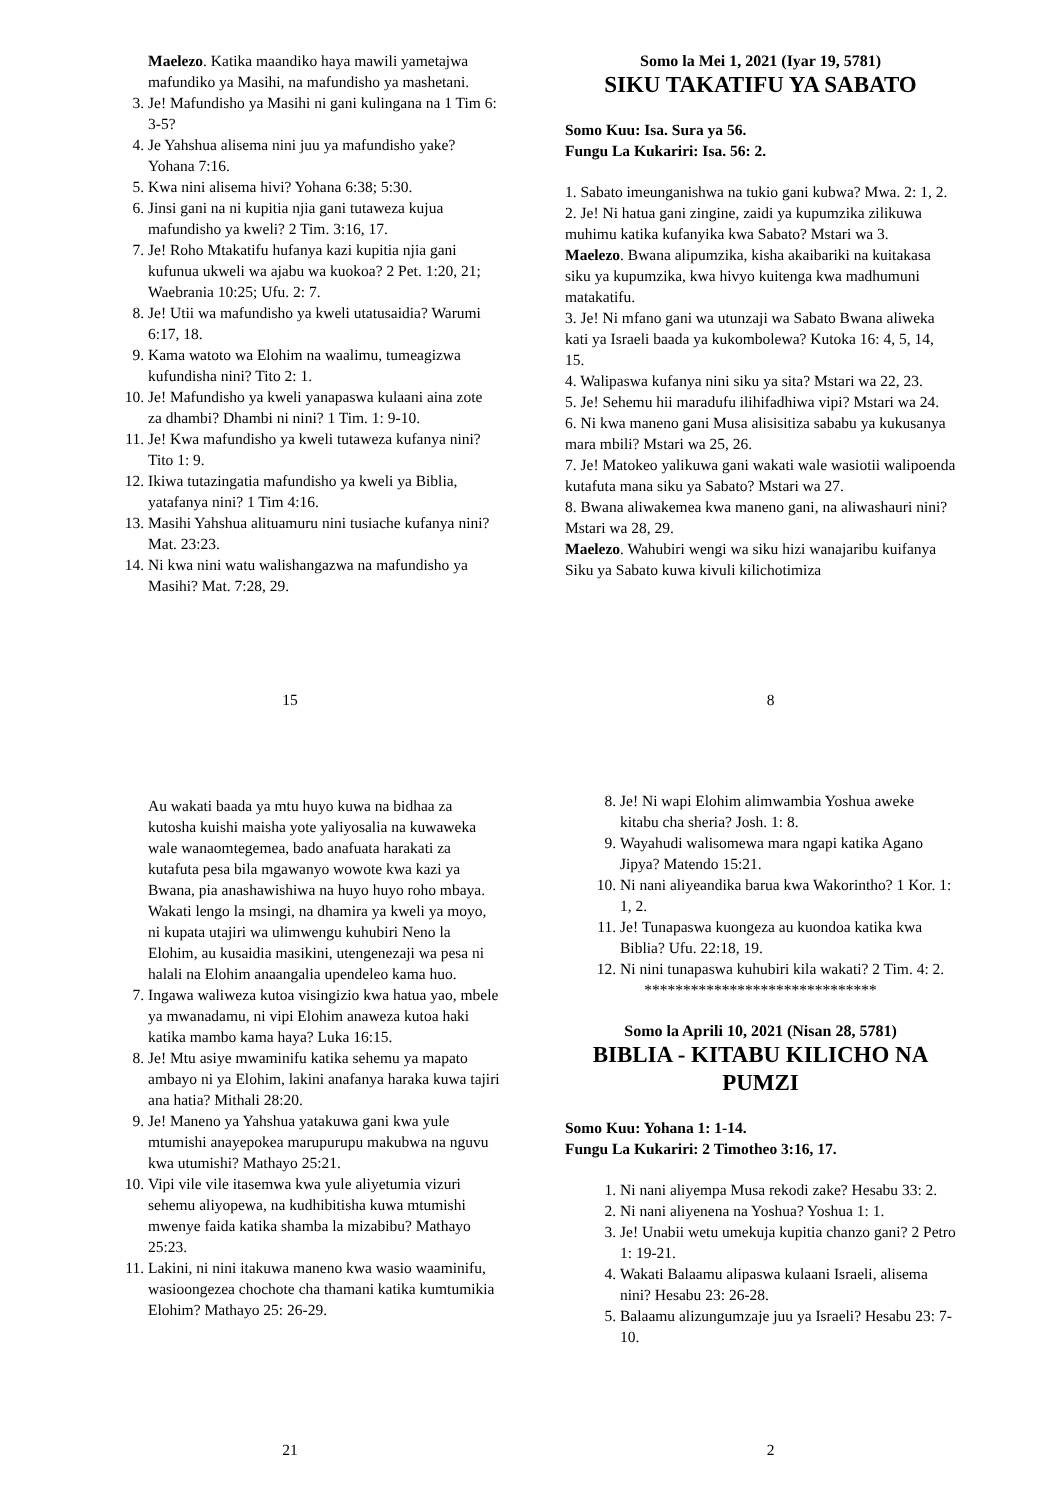Maelezo. Katika maandiko haya mawili yametajwa mafundiko ya Masihi, na mafundisho ya mashetani.
3. Je! Mafundisho ya Masihi ni gani kulingana na 1 Tim 6: 3-5?
4. Je Yahshua alisema nini juu ya mafundisho yake? Yohana 7:16.
5. Kwa nini alisema hivi? Yohana 6:38; 5:30.
6. Jinsi gani na ni kupitia njia gani tutaweza kujua mafundisho ya kweli? 2 Tim. 3:16, 17.
7. Je! Roho Mtakatifu hufanya kazi kupitia njia gani kufunua ukweli wa ajabu wa kuokoa? 2 Pet. 1:20, 21; Waebrania 10:25; Ufu. 2: 7.
8. Je! Utii wa mafundisho ya kweli utatusaidia? Warumi 6:17, 18.
9. Kama watoto wa Elohim na waalimu, tumeagizwa kufundisha nini? Tito 2: 1.
10. Je! Mafundisho ya kweli yanapaswa kulaani aina zote za dhambi? Dhambi ni nini? 1 Tim. 1: 9-10.
11. Je! Kwa mafundisho ya kweli tutaweza kufanya nini? Tito 1: 9.
12. Ikiwa tutazingatia mafundisho ya kweli ya Biblia, yatafanya nini? 1 Tim 4:16.
13. Masihi Yahshua alituamuru nini tusiache kufanya nini? Mat. 23:23.
14. Ni kwa nini watu walishangazwa na mafundisho ya Masihi? Mat. 7:28, 29.
15
Somo la Mei 1, 2021 (Iyar 19, 5781)
SIKU TAKATIFU YA SABATO
Somo Kuu: Isa. Sura ya 56.
Fungu La Kukariri: Isa. 56: 2.
1. Sabato imeunganishwa na tukio gani kubwa? Mwa. 2: 1, 2.
2. Je! Ni hatua gani zingine, zaidi ya kupumzika zilikuwa muhimu katika kufanyika kwa Sabato? Mstari wa 3.
Maelezo. Bwana alipumzika, kisha akaibariki na kuitakasa siku ya kupumzika, kwa hivyo kuitenga kwa madhumuni matakatifu.
3. Je! Ni mfano gani wa utunzaji wa Sabato Bwana aliweka kati ya Israeli baada ya kukombolewa? Kutoka 16: 4, 5, 14, 15.
4. Walipaswa kufanya nini siku ya sita? Mstari wa 22, 23.
5. Je! Sehemu hii maradufu ilihifadhiwa vipi? Mstari wa 24.
6. Ni kwa maneno gani Musa alisisitiza sababu ya kukusanya mara mbili? Mstari wa 25, 26.
7. Je! Matokeo yalikuwa gani wakati wale wasiotii walipoenda kutafuta mana siku ya Sabato? Mstari wa 27.
8. Bwana aliwakemea kwa maneno gani, na aliwashauri nini? Mstari wa 28, 29.
Maelezo. Wahubiri wengi wa siku hizi wanajaribu kuifanya Siku ya Sabato kuwa kivuli kilichotimiza
8
Au wakati baada ya mtu huyo kuwa na bidhaa za kutosha kuishi maisha yote yaliyosalia na kuwaweka wale wanaomtegemea, bado anafuata harakati za kutafuta pesa bila mgawanyo wowote kwa kazi ya Bwana, pia anashawishiwa na huyo huyo roho mbaya. Wakati lengo la msingi, na dhamira ya kweli ya moyo, ni kupata utajiri wa ulimwengu kuhubiri Neno la Elohim, au kusaidia masikini, utengenezaji wa pesa ni halali na Elohim anaangalia upendeleo kama huo.
7. Ingawa waliweza kutoa visingizio kwa hatua yao, mbele ya mwanadamu, ni vipi Elohim anaweza kutoa haki katika mambo kama haya? Luka 16:15.
8. Je! Mtu asiye mwaminifu katika sehemu ya mapato ambayo ni ya Elohim, lakini anafanya haraka kuwa tajiri ana hatia? Mithali 28:20.
9. Je! Maneno ya Yahshua yatakuwa gani kwa yule mtumishi anayepokea marupurupu makubwa na nguvu kwa utumishi? Mathayo 25:21.
10. Vipi vile vile itasemwa kwa yule aliyetumia vizuri sehemu aliyopewa, na kudhibitisha kuwa mtumishi mwenye faida katika shamba la mizabibu? Mathayo 25:23.
11. Lakini, ni nini itakuwa maneno kwa wasio waaminifu, wasioongezea chochote cha thamani katika kumtumikia Elohim? Mathayo 25: 26-29.
21
8. Je! Ni wapi Elohim alimwambia Yoshua aweke kitabu cha sheria? Josh. 1: 8.
9. Wayahudi walisomewa mara ngapi katika Agano Jipya? Matendo 15:21.
10. Ni nani aliyeandika barua kwa Wakorintho? 1 Kor. 1: 1, 2.
11. Je! Tunapaswa kuongeza au kuondoa katika kwa Biblia? Ufu. 22:18, 19.
12. Ni nini tunapaswa kuhubiri kila wakati? 2 Tim. 4: 2.
******************************
Somo la Aprili 10, 2021 (Nisan 28, 5781)
BIBLIA - KITABU KILICHO NA PUMZI
Somo Kuu: Yohana 1: 1-14.
Fungu La Kukariri: 2 Timotheo 3:16, 17.
1. Ni nani aliyempa Musa rekodi zake? Hesabu 33: 2.
2. Ni nani aliyenena na Yoshua? Yoshua 1: 1.
3. Je! Unabii wetu umekuja kupitia chanzo gani? 2 Petro 1: 19-21.
4. Wakati Balaamu alipaswa kulaani Israeli, alisema nini? Hesabu 23: 26-28.
5. Balaamu alizungumzaje juu ya Israeli? Hesabu 23: 7-10.
2